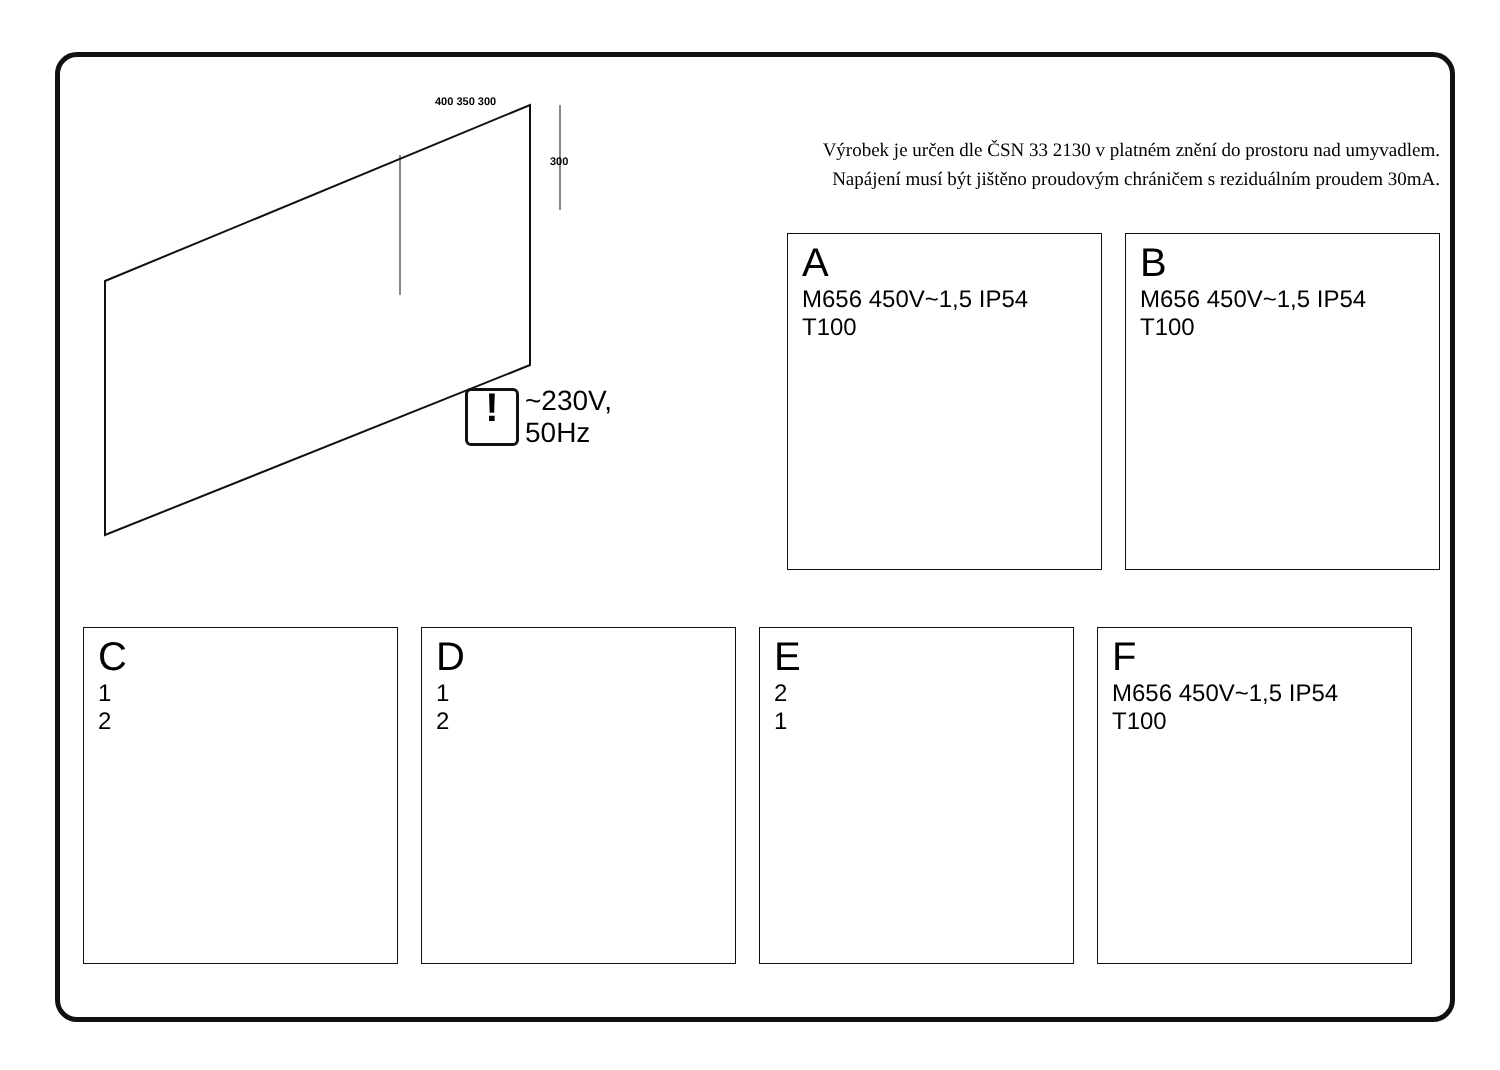400 350 300
300
!
~230V,
50Hz
Výrobek je určen dle ČSN 33 2130 v platném znění do prostoru nad umyvadlem.
Napájení musí být jištěno proudovým chráničem s reziduálním proudem 30mA.
A
M656 450V~1,5 IP54 T100
B
M656 450V~1,5 IP54 T100
C
1
2
D
1
2
E
2
1
F
M656 450V~1,5 IP54 T100